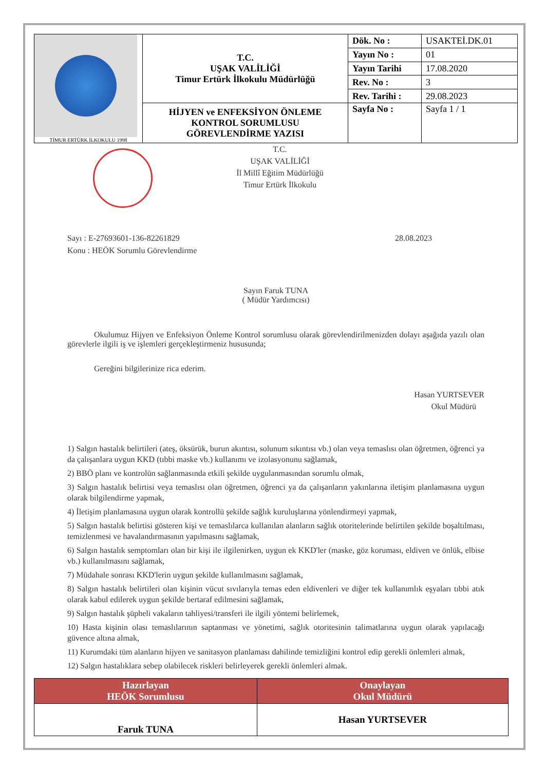| TİMUR ERTÜRK İLKOKULU 1998 | T.C. UŞAK VALİLİĞİ Timur Ertürk İlkokulu Müdürlüğü | Dök. No : | USAKTEİ.DK.01 |
| | | Yayın No : | 01 |
| | | Yayın Tarihi | 17.08.2020 |
| | | Rev. No : | 3 |
| | | Rev. Tarihi : | 29.08.2023 |
| | HİJYEN ve ENFEKSİYON ÖNLEME KONTROL SORUMLUSU GÖREVLENDİRME YAZISI | Sayfa No : | Sayfa 1 / 1 |
T.C.
UŞAK VALİLİĞİ
İl Millî Eğitim Müdürlüğü
Timur Ertürk İlkokulu
Sayı : E-27693601-136-82261829 28.08.2023
Konu : HEÖK Sorumlu Görevlendirme
Sayın Faruk TUNA
( Müdür Yardımcısı)
Okulumuz Hijyen ve Enfeksiyon Önleme Kontrol sorumlusu olarak görevlendirilmenizden dolayı aşağıda yazılı olan görevlerle ilgili iş ve işlemleri gerçekleştirmeniz hususunda;
Gereğini bilgilerinize rica ederim.
Hasan YURTSEVER
Okul Müdürü
1) Salgın hastalık belirtileri (ateş, öksürük, burun akıntısı, solunum sıkıntısı vb.) olan veya temaslısı olan öğretmen, öğrenci ya da çalışanlara uygun KKD (tıbbi maske vb.) kullanımı ve izolasyonunu sağlamak,
2) BBÖ planı ve kontrolün sağlanmasında etkili şekilde uygulanmasından sorumlu olmak,
3) Salgın hastalık belirtisi veya temaslısı olan öğretmen, öğrenci ya da çalışanların yakınlarına iletişim planlamasına uygun olarak bilgilendirme yapmak,
4) İletişim planlamasına uygun olarak kontrollü şekilde sağlık kuruluşlarına yönlendirmeyi yapmak,
5) Salgın hastalık belirtisi gösteren kişi ve temaslılarca kullanılan alanların sağlık otoritelerinde belirtilen şekilde boşaltılması, temizlenmesi ve havalandırmasının yapılmasını sağlamak,
6) Salgın hastalık semptomları olan bir kişi ile ilgilenirken, uygun ek KKD'ler (maske, göz koruması, eldiven ve önlük, elbise vb.) kullanılmasını sağlamak,
7) Müdahale sonrası KKD'lerin uygun şekilde kullanılmasını sağlamak,
8) Salgın hastalık belirtileri olan kişinin vücut sıvılarıyla temas eden eldivenleri ve diğer tek kullanımlık eşyaları tıbbi atık olarak kabul edilerek uygun şekilde bertaraf edilmesini sağlamak,
9) Salgın hastalık şüpheli vakaların tahliyesi/transferi ile ilgili yöntemi belirlemek,
10) Hasta kişinin olası temaslılarının saptanması ve yönetimi, sağlık otoritesinin talimatlarına uygun olarak yapılacağı güvence altına almak,
11) Kurumdaki tüm alanların hijyen ve sanitasyon planlaması dahilinde temizliğini kontrol edip gerekli önlemleri almak,
12) Salgın hastalıklara sebep olabilecek riskleri belirleyerek gerekli önlemleri almak.
| Hazırlayan HEÖK Sorumlusu | Onaylayan Okul Müdürü |
| --- | --- |
| Faruk TUNA | Hasan YURTSEVER |